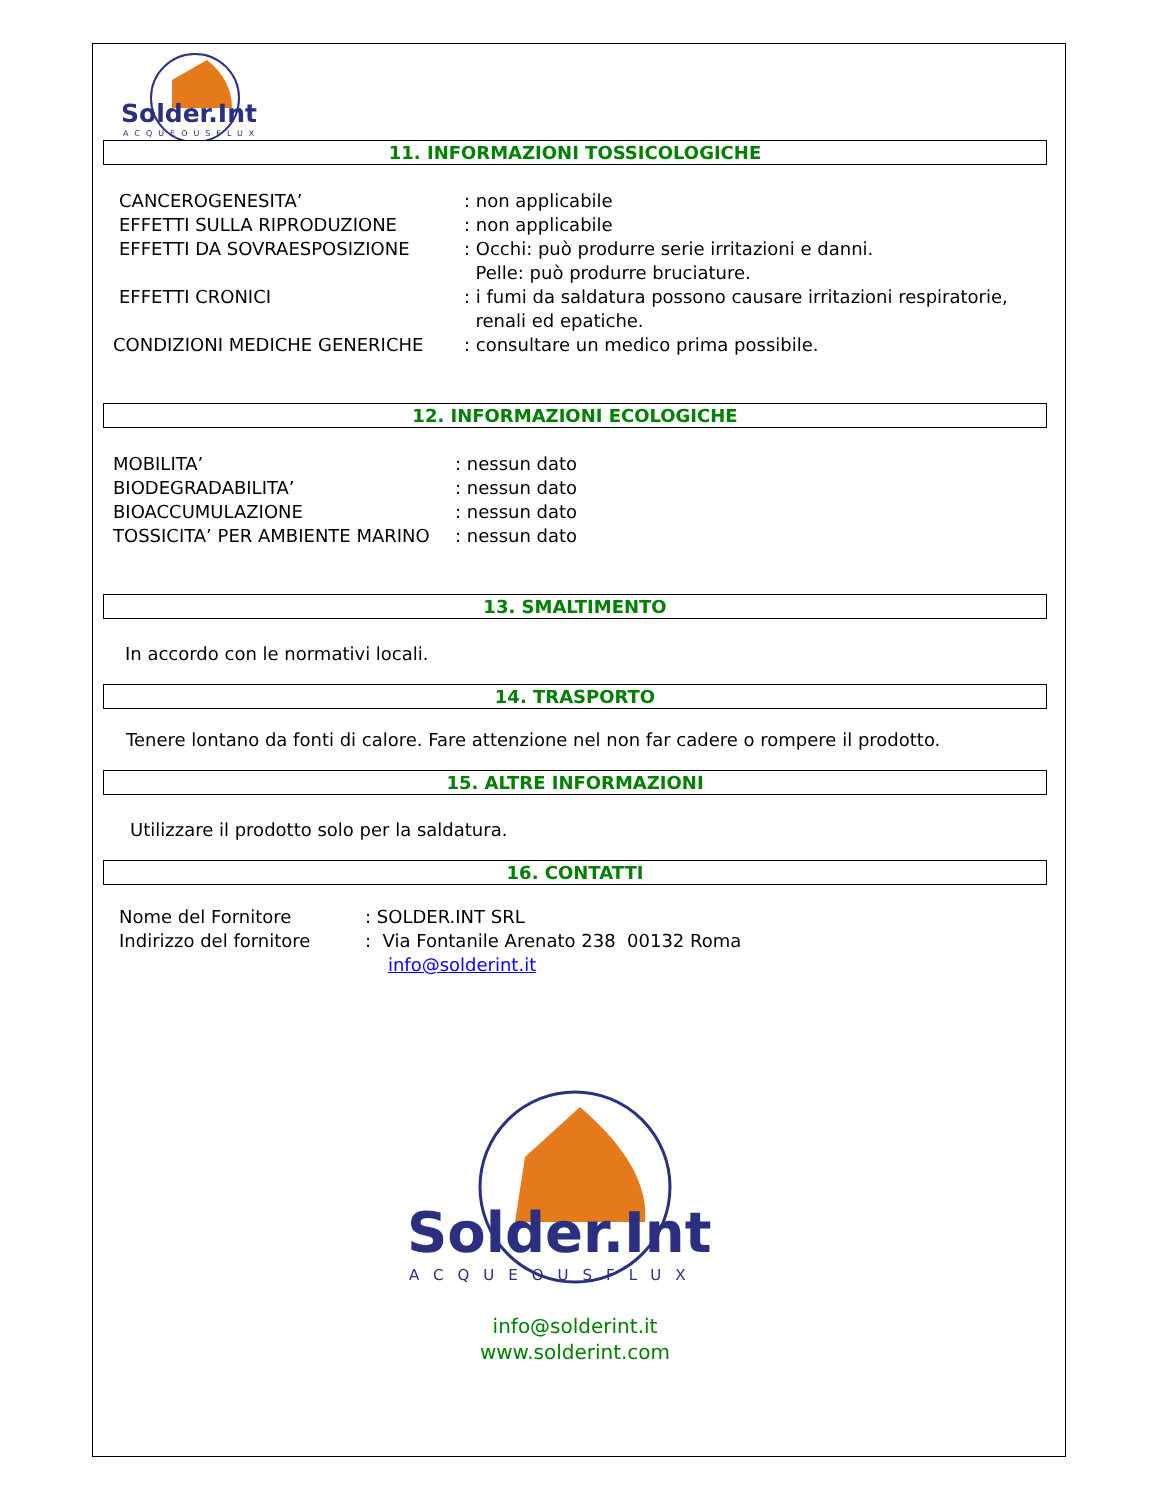Solder.Int
ACQUEOUSFLUX
11. INFORMAZIONI TOSSICOLOGICHE
CANCEROGENESITA’ : non applicabile
EFFETTI SULLA RIPRODUZIONE : non applicabile
EFFETTI DA SOVRAESPOSIZIONE : Occhi: può produrre serie irritazioni e danni.
Pelle: può produrre bruciature.
EFFETTI CRONICI : i fumi da saldatura possono causare irritazioni respiratorie,
renali ed epatiche.
CONDIZIONI MEDICHE GENERICHE : consultare un medico prima possibile.
12. INFORMAZIONI ECOLOGICHE
MOBILITA’ : nessun dato
BIODEGRADABILITA’ : nessun dato
BIOACCUMULAZIONE : nessun dato
TOSSICITA’ PER AMBIENTE MARINO : nessun dato
13. SMALTIMENTO
In accordo con le normativi locali.
14. TRASPORTO
Tenere lontano da fonti di calore. Fare attenzione nel non far cadere o rompere il prodotto.
15. ALTRE INFORMAZIONI
Utilizzare il prodotto solo per la saldatura.
16. CONTATTI
Nome del Fornitore : SOLDER.INT SRL
Indirizzo del fornitore
: Via Fontanile Arenato 238 00132 Roma
info@solderint.it
Solder.Int
ACQUEOUSFLUX
info@solderint.it
www.solderint.com